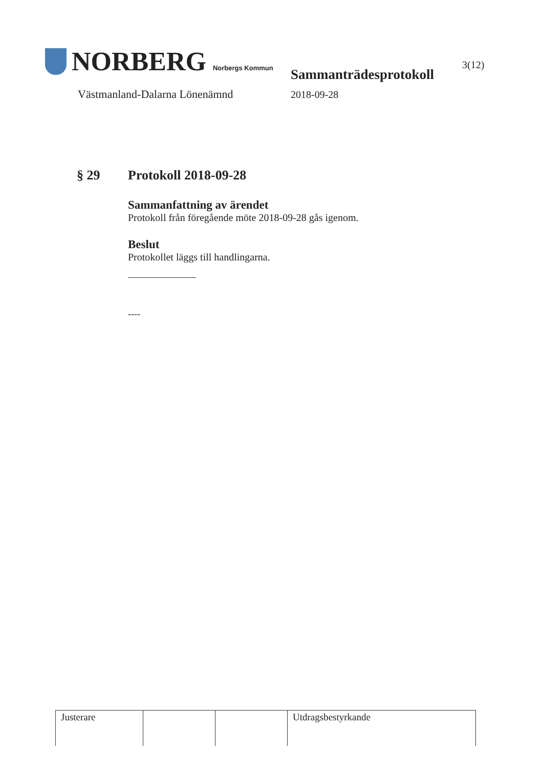NORBERG Norbergs Kommun
Västmanland-Dalarna Lönenämnd
Sammanträdesprotokoll
2018-09-28
3(12)
§ 29 Protokoll 2018-09-28
Sammanfattning av ärendet
Protokoll från föregående möte 2018-09-28 gås igenom.
Beslut
Protokollet läggs till handlingarna.
----
| Justerare | | | Utdragsbestyrkande |